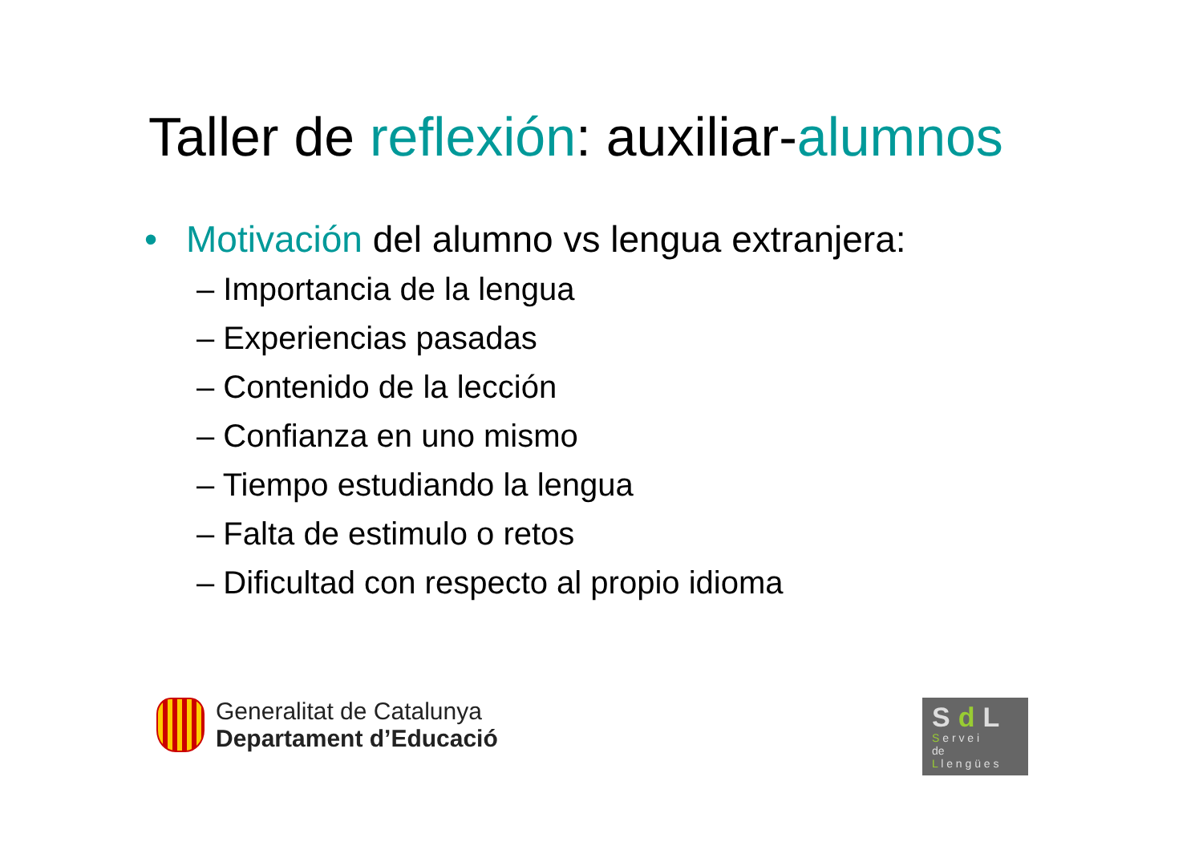Taller de reflexión: auxiliar-alumnos
• Motivación del alumno vs lengua extranjera:
– Importancia de la lengua
– Experiencias pasadas
– Contenido de la lección
– Confianza en uno mismo
– Tiempo estudiando la lengua
– Falta de estimulo o retos
– Dificultad con respecto al propio idioma
Generalitat de Catalunya
Departament d’Educació
Sd L
S e r v e i
de
L l e n g ü e s